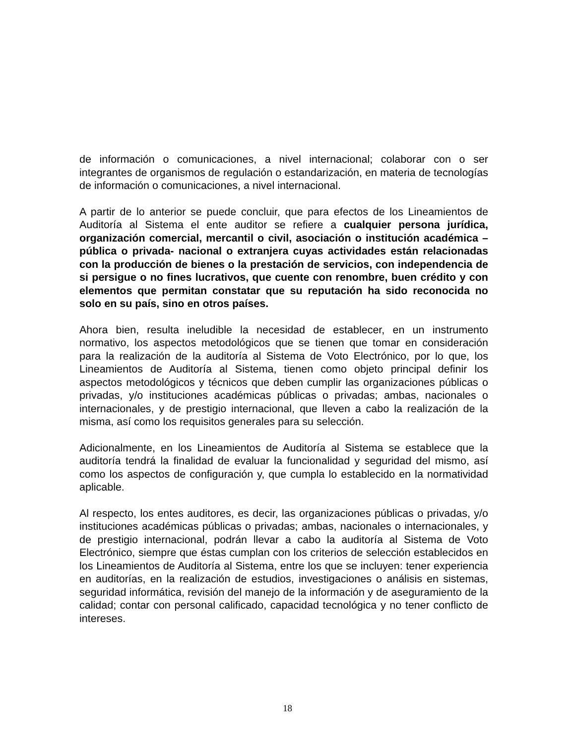de información o comunicaciones, a nivel internacional; colaborar con o ser integrantes de organismos de regulación o estandarización, en materia de tecnologías de información o comunicaciones, a nivel internacional.
A partir de lo anterior se puede concluir, que para efectos de los Lineamientos de Auditoría al Sistema el ente auditor se refiere a cualquier persona jurídica, organización comercial, mercantil o civil, asociación o institución académica –pública o privada- nacional o extranjera cuyas actividades están relacionadas con la producción de bienes o la prestación de servicios, con independencia de si persigue o no fines lucrativos, que cuente con renombre, buen crédito y con elementos que permitan constatar que su reputación ha sido reconocida no solo en su país, sino en otros países.
Ahora bien, resulta ineludible la necesidad de establecer, en un instrumento normativo, los aspectos metodológicos que se tienen que tomar en consideración para la realización de la auditoría al Sistema de Voto Electrónico, por lo que, los Lineamientos de Auditoría al Sistema, tienen como objeto principal definir los aspectos metodológicos y técnicos que deben cumplir las organizaciones públicas o privadas, y/o instituciones académicas públicas o privadas; ambas, nacionales o internacionales, y de prestigio internacional, que lleven a cabo la realización de la misma, así como los requisitos generales para su selección.
Adicionalmente, en los Lineamientos de Auditoría al Sistema se establece que la auditoría tendrá la finalidad de evaluar la funcionalidad y seguridad del mismo, así como los aspectos de configuración y, que cumpla lo establecido en la normatividad aplicable.
Al respecto, los entes auditores, es decir, las organizaciones públicas o privadas, y/o instituciones académicas públicas o privadas; ambas, nacionales o internacionales, y de prestigio internacional, podrán llevar a cabo la auditoría al Sistema de Voto Electrónico, siempre que éstas cumplan con los criterios de selección establecidos en los Lineamientos de Auditoría al Sistema, entre los que se incluyen: tener experiencia en auditorías, en la realización de estudios, investigaciones o análisis en sistemas, seguridad informática, revisión del manejo de la información y de aseguramiento de la calidad; contar con personal calificado, capacidad tecnológica y no tener conflicto de intereses.
18